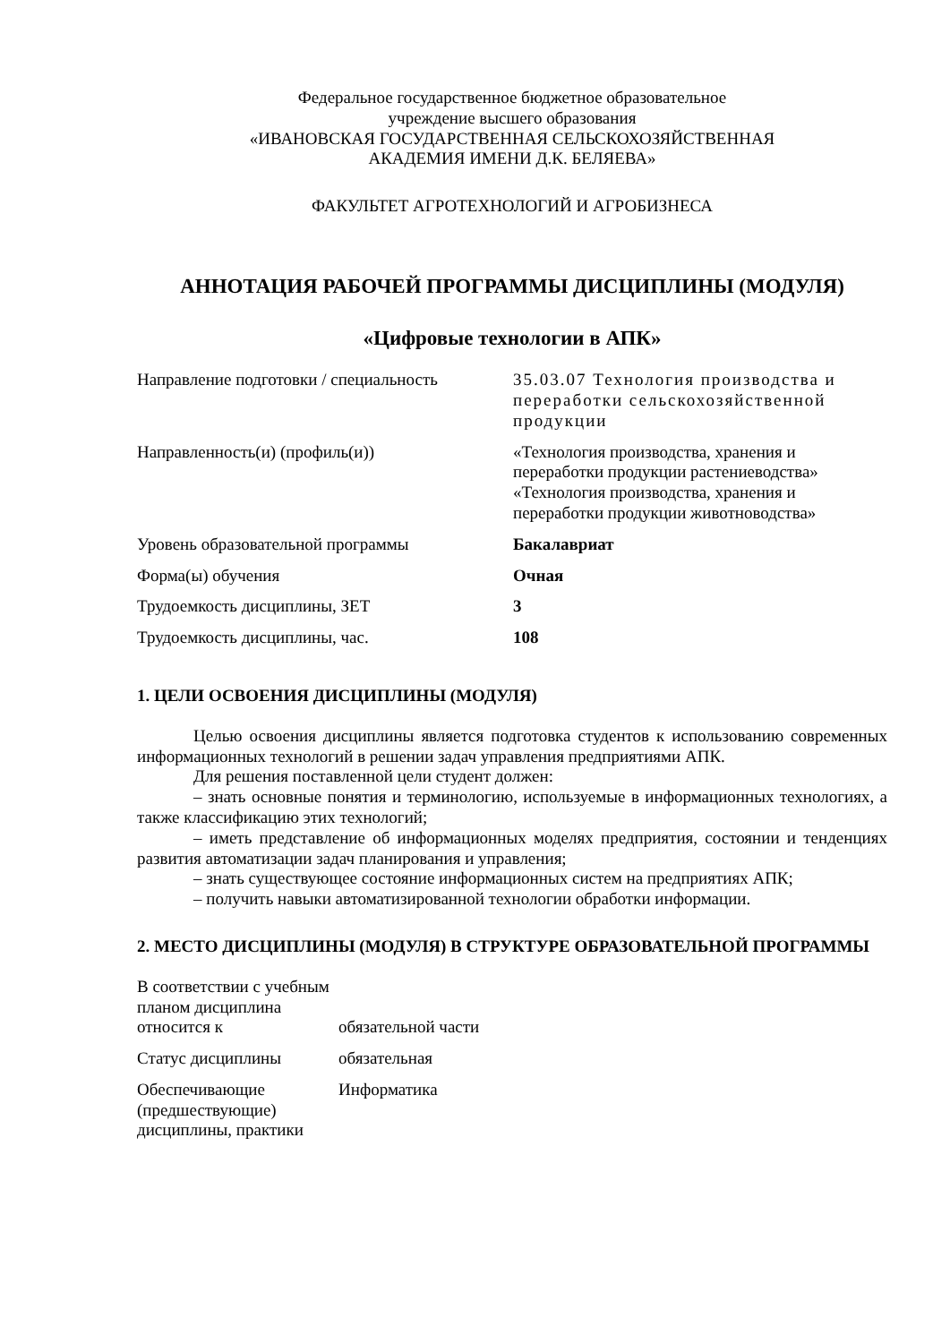Федеральное государственное бюджетное образовательное
учреждение высшего образования
«ИВАНОВСКАЯ ГОСУДАРСТВЕННАЯ СЕЛЬСКОХОЗЯЙСТВЕННАЯ
АКАДЕМИЯ ИМЕНИ Д.К. БЕЛЯЕВА»
ФАКУЛЬТЕТ АГРОТЕХНОЛОГИЙ И АГРОБИЗНЕСА
АННОТАЦИЯ РАБОЧЕЙ ПРОГРАММЫ ДИСЦИПЛИНЫ (МОДУЛЯ)
«Цифровые технологии в АПК»
| Направление подготовки / специальность | 35.03.07 Технология производства и переработки сельскохозяйственной продукции |
| Направленность(и) (профиль(и)) | «Технология производства, хранения и переработки продукции растениеводства» «Технология производства, хранения и переработки продукции животноводства» |
| Уровень образовательной программы | Бакалавриат |
| Форма(ы) обучения | Очная |
| Трудоемкость дисциплины, ЗЕТ | 3 |
| Трудоемкость дисциплины, час. | 108 |
1. ЦЕЛИ ОСВОЕНИЯ ДИСЦИПЛИНЫ (МОДУЛЯ)
Целью освоения дисциплины является подготовка студентов к использованию современных информационных технологий в решении задач управления предприятиями АПК.
Для решения поставленной цели студент должен:
– знать основные понятия и терминологию, используемые в информационных технологиях, а также классификацию этих технологий;
– иметь представление об информационных моделях предприятия, состоянии и тенденциях развития автоматизации задач планирования и управления;
– знать существующее состояние информационных систем на предприятиях АПК;
– получить навыки автоматизированной технологии обработки информации.
2. МЕСТО ДИСЦИПЛИНЫ (МОДУЛЯ) В СТРУКТУРЕ ОБРАЗОВАТЕЛЬНОЙ ПРОГРАММЫ
| В соответствии с учебным планом дисциплина относится к | обязательной части |
| Статус дисциплины | обязательная |
| Обеспечивающие (предшествующие) дисциплины, практики | Информатика |